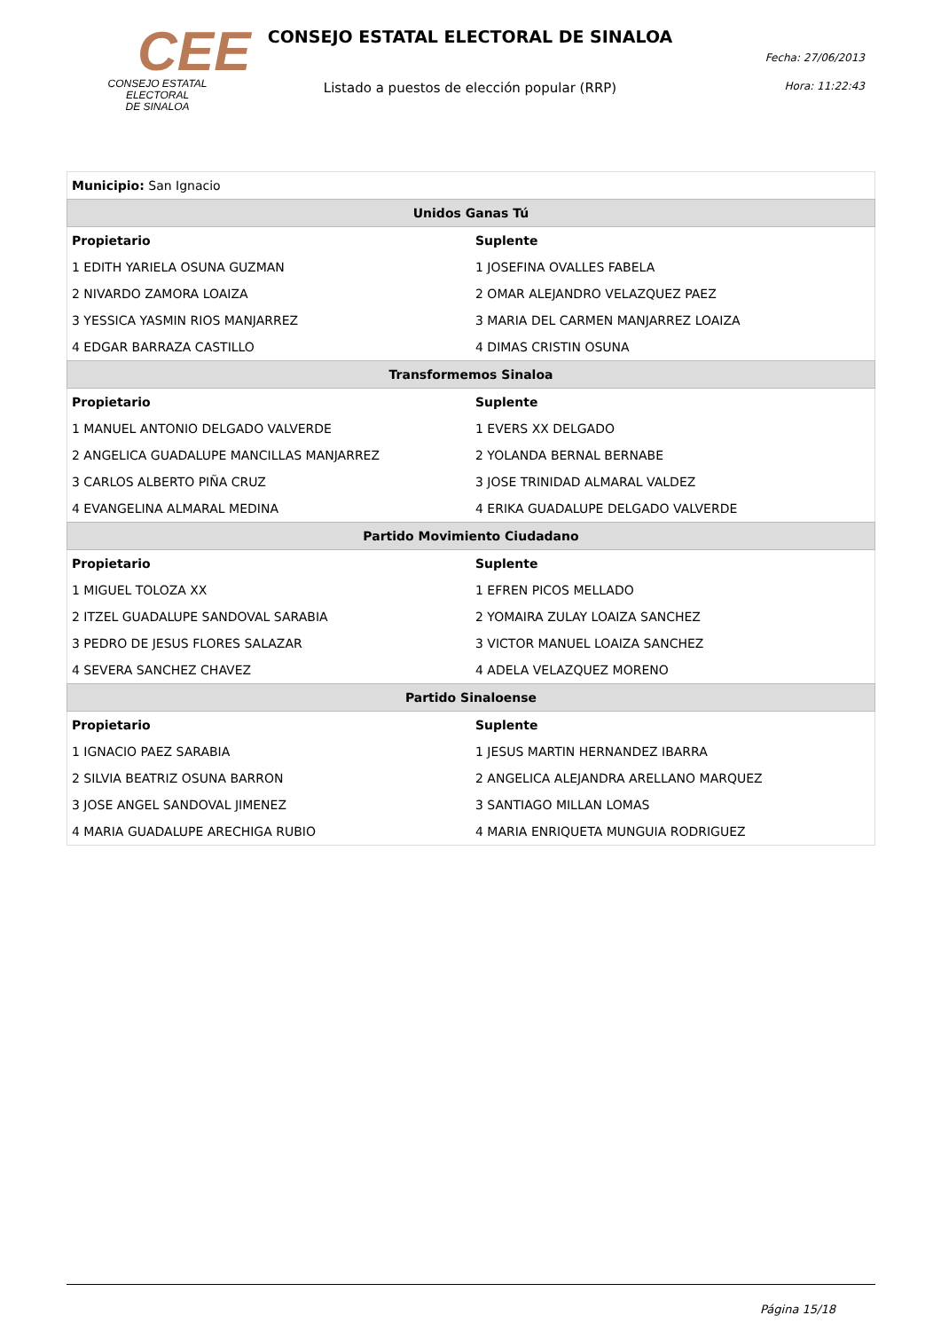CEE
CONSEJO ESTATAL ELECTORAL
DE SINALOA
CONSEJO ESTATAL ELECTORAL DE SINALOA
Listado a puestos de elección popular (RRP)
Fecha: 27/06/2013
Hora: 11:22:43
| Municipio: San Ignacio | |
| Unidos Ganas Tú | |
| Propietario | Suplente |
| 1 EDITH YARIELA OSUNA GUZMAN | 1 JOSEFINA OVALLES FABELA |
| 2 NIVARDO ZAMORA LOAIZA | 2 OMAR ALEJANDRO VELAZQUEZ PAEZ |
| 3 YESSICA YASMIN RIOS MANJARREZ | 3 MARIA DEL CARMEN MANJARREZ LOAIZA |
| 4 EDGAR BARRAZA CASTILLO | 4 DIMAS CRISTIN OSUNA |
| Transformemos Sinaloa | |
| Propietario | Suplente |
| 1 MANUEL ANTONIO DELGADO VALVERDE | 1 EVERS XX DELGADO |
| 2 ANGELICA GUADALUPE MANCILLAS MANJARREZ | 2 YOLANDA BERNAL BERNABE |
| 3 CARLOS ALBERTO PIÑA CRUZ | 3 JOSE TRINIDAD ALMARAL VALDEZ |
| 4 EVANGELINA ALMARAL MEDINA | 4 ERIKA GUADALUPE DELGADO VALVERDE |
| Partido Movimiento Ciudadano | |
| Propietario | Suplente |
| 1 MIGUEL TOLOZA XX | 1 EFREN PICOS MELLADO |
| 2 ITZEL GUADALUPE SANDOVAL SARABIA | 2 YOMAIRA ZULAY LOAIZA SANCHEZ |
| 3 PEDRO DE JESUS FLORES SALAZAR | 3 VICTOR MANUEL LOAIZA SANCHEZ |
| 4 SEVERA SANCHEZ CHAVEZ | 4 ADELA VELAZQUEZ MORENO |
| Partido Sinaloense | |
| Propietario | Suplente |
| 1 IGNACIO PAEZ SARABIA | 1 JESUS MARTIN HERNANDEZ IBARRA |
| 2 SILVIA BEATRIZ OSUNA BARRON | 2 ANGELICA ALEJANDRA ARELLANO MARQUEZ |
| 3 JOSE ANGEL SANDOVAL JIMENEZ | 3 SANTIAGO MILLAN LOMAS |
| 4 MARIA GUADALUPE ARECHIGA RUBIO | 4 MARIA ENRIQUETA MUNGUIA RODRIGUEZ |
Página 15/18